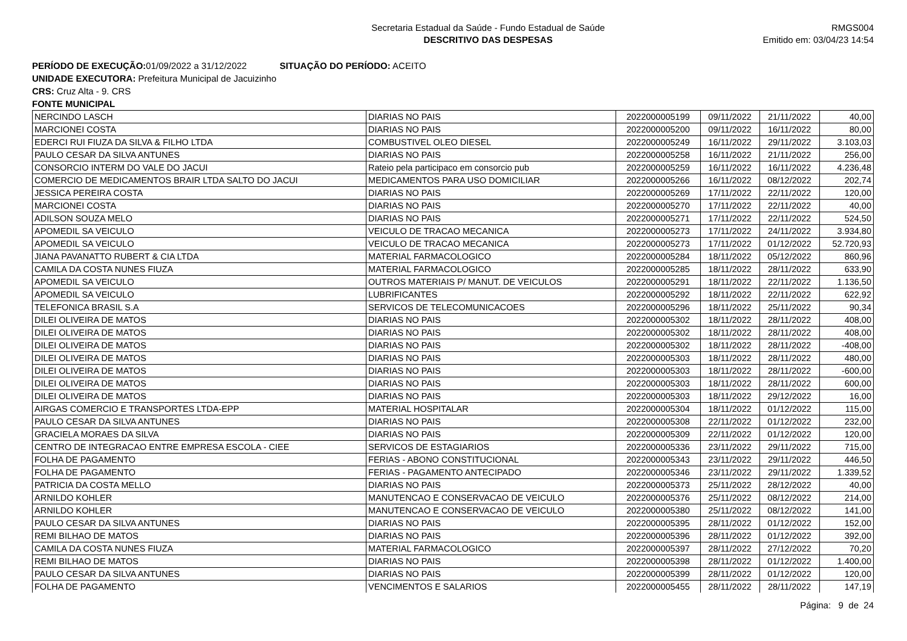Secretaria Estadual da Saúde - Fundo Estadual de Saúde
DESCRITIVO DAS DESPESAS
RMGS004
Emitido em: 03/04/23 14:54
PERÍODO DE EXECUÇÃO: 01/09/2022 a 31/12/2022 SITUAÇÃO DO PERÍODO: ACEITO
UNIDADE EXECUTORA: Prefeitura Municipal de Jacuizinho
CRS: Cruz Alta - 9. CRS
FONTE MUNICIPAL
| NERCINDO LASCH | DIARIAS NO PAIS | 2022000005199 | 09/11/2022 | 21/11/2022 | 40,00 |
| MARCIONEI COSTA | DIARIAS NO PAIS | 2022000005200 | 09/11/2022 | 16/11/2022 | 80,00 |
| EDERCI RUI FIUZA DA SILVA & FILHO LTDA | COMBUSTIVEL OLEO DIESEL | 2022000005249 | 16/11/2022 | 29/11/2022 | 3.103,03 |
| PAULO CESAR DA SILVA ANTUNES | DIARIAS NO PAIS | 2022000005258 | 16/11/2022 | 21/11/2022 | 256,00 |
| CONSORCIO INTERM DO VALE DO JACUI | Rateio pela participaco em consorcio pub | 2022000005259 | 16/11/2022 | 16/11/2022 | 4.236,48 |
| COMERCIO DE MEDICAMENTOS BRAIR LTDA SALTO DO JACUI | MEDICAMENTOS PARA USO DOMICILIAR | 2022000005266 | 16/11/2022 | 08/12/2022 | 202,74 |
| JESSICA PEREIRA COSTA | DIARIAS NO PAIS | 2022000005269 | 17/11/2022 | 22/11/2022 | 120,00 |
| MARCIONEI COSTA | DIARIAS NO PAIS | 2022000005270 | 17/11/2022 | 22/11/2022 | 40,00 |
| ADILSON SOUZA MELO | DIARIAS NO PAIS | 2022000005271 | 17/11/2022 | 22/11/2022 | 524,50 |
| APOMEDIL SA VEICULO | VEICULO DE TRACAO MECANICA | 2022000005273 | 17/11/2022 | 24/11/2022 | 3.934,80 |
| APOMEDIL SA VEICULO | VEICULO DE TRACAO MECANICA | 2022000005273 | 17/11/2022 | 01/12/2022 | 52.720,93 |
| JIANA PAVANATTO RUBERT & CIA LTDA | MATERIAL FARMACOLOGICO | 2022000005284 | 18/11/2022 | 05/12/2022 | 860,96 |
| CAMILA DA COSTA NUNES FIUZA | MATERIAL FARMACOLOGICO | 2022000005285 | 18/11/2022 | 28/11/2022 | 633,90 |
| APOMEDIL SA VEICULO | OUTROS MATERIAIS P/ MANUT. DE VEICULOS | 2022000005291 | 18/11/2022 | 22/11/2022 | 1.136,50 |
| APOMEDIL SA VEICULO | LUBRIFICANTES | 2022000005292 | 18/11/2022 | 22/11/2022 | 622,92 |
| TELEFONICA BRASIL S.A | SERVICOS DE TELECOMUNICACOES | 2022000005296 | 18/11/2022 | 25/11/2022 | 90,34 |
| DILEI OLIVEIRA DE MATOS | DIARIAS NO PAIS | 2022000005302 | 18/11/2022 | 28/11/2022 | 408,00 |
| DILEI OLIVEIRA DE MATOS | DIARIAS NO PAIS | 2022000005302 | 18/11/2022 | 28/11/2022 | 408,00 |
| DILEI OLIVEIRA DE MATOS | DIARIAS NO PAIS | 2022000005302 | 18/11/2022 | 28/11/2022 | -408,00 |
| DILEI OLIVEIRA DE MATOS | DIARIAS NO PAIS | 2022000005303 | 18/11/2022 | 28/11/2022 | 480,00 |
| DILEI OLIVEIRA DE MATOS | DIARIAS NO PAIS | 2022000005303 | 18/11/2022 | 28/11/2022 | -600,00 |
| DILEI OLIVEIRA DE MATOS | DIARIAS NO PAIS | 2022000005303 | 18/11/2022 | 28/11/2022 | 600,00 |
| DILEI OLIVEIRA DE MATOS | DIARIAS NO PAIS | 2022000005303 | 18/11/2022 | 29/12/2022 | 16,00 |
| AIRGAS COMERCIO E TRANSPORTES LTDA-EPP | MATERIAL HOSPITALAR | 2022000005304 | 18/11/2022 | 01/12/2022 | 115,00 |
| PAULO CESAR DA SILVA ANTUNES | DIARIAS NO PAIS | 2022000005308 | 22/11/2022 | 01/12/2022 | 232,00 |
| GRACIELA MORAES DA SILVA | DIARIAS NO PAIS | 2022000005309 | 22/11/2022 | 01/12/2022 | 120,00 |
| CENTRO DE INTEGRACAO ENTRE EMPRESA ESCOLA - CIEE | SERVICOS DE ESTAGIARIOS | 2022000005336 | 23/11/2022 | 29/11/2022 | 715,00 |
| FOLHA DE PAGAMENTO | FERIAS - ABONO CONSTITUCIONAL | 2022000005343 | 23/11/2022 | 29/11/2022 | 446,50 |
| FOLHA DE PAGAMENTO | FERIAS - PAGAMENTO ANTECIPADO | 2022000005346 | 23/11/2022 | 29/11/2022 | 1.339,52 |
| PATRICIA DA COSTA MELLO | DIARIAS NO PAIS | 2022000005373 | 25/11/2022 | 28/12/2022 | 40,00 |
| ARNILDO KOHLER | MANUTENCAO E CONSERVACAO DE VEICULO | 2022000005376 | 25/11/2022 | 08/12/2022 | 214,00 |
| ARNILDO KOHLER | MANUTENCAO E CONSERVACAO DE VEICULO | 2022000005380 | 25/11/2022 | 08/12/2022 | 141,00 |
| PAULO CESAR DA SILVA ANTUNES | DIARIAS NO PAIS | 2022000005395 | 28/11/2022 | 01/12/2022 | 152,00 |
| REMI BILHAO DE MATOS | DIARIAS NO PAIS | 2022000005396 | 28/11/2022 | 01/12/2022 | 392,00 |
| CAMILA DA COSTA NUNES FIUZA | MATERIAL FARMACOLOGICO | 2022000005397 | 28/11/2022 | 27/12/2022 | 70,20 |
| REMI BILHAO DE MATOS | DIARIAS NO PAIS | 2022000005398 | 28/11/2022 | 01/12/2022 | 1.400,00 |
| PAULO CESAR DA SILVA ANTUNES | DIARIAS NO PAIS | 2022000005399 | 28/11/2022 | 01/12/2022 | 120,00 |
| FOLHA DE PAGAMENTO | VENCIMENTOS E SALARIOS | 2022000005455 | 28/11/2022 | 28/11/2022 | 147,19 |
Página: 9 de 24